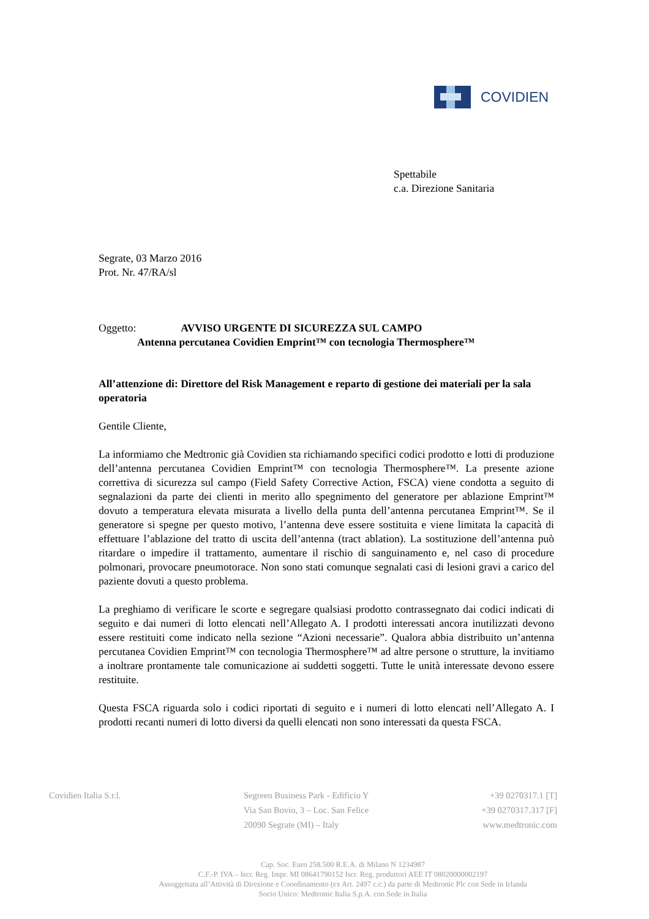COVIDIEN
Spettabile
c.a. Direzione Sanitaria
Segrate, 03 Marzo 2016
Prot. Nr. 47/RA/sl
Oggetto: AVVISO URGENTE DI SICUREZZA SUL CAMPO
Antenna percutanea Covidien Emprint™ con tecnologia Thermosphere™
All’attenzione di: Direttore del Risk Management e reparto di gestione dei materiali per la sala operatoria
Gentile Cliente,
La informiamo che Medtronic già Covidien sta richiamando specifici codici prodotto e lotti di produzione dell’antenna percutanea Covidien Emprint™ con tecnologia Thermosphere™. La presente azione correttiva di sicurezza sul campo (Field Safety Corrective Action, FSCA) viene condotta a seguito di segnalazioni da parte dei clienti in merito allo spegnimento del generatore per ablazione Emprint™ dovuto a temperatura elevata misurata a livello della punta dell’antenna percutanea Emprint™. Se il generatore si spegne per questo motivo, l’antenna deve essere sostituita e viene limitata la capacità di effettuare l’ablazione del tratto di uscita dell’antenna (tract ablation). La sostituzione dell’antenna può ritardare o impedire il trattamento, aumentare il rischio di sanguinamento e, nel caso di procedure polmonari, provocare pneumotorace. Non sono stati comunque segnalati casi di lesioni gravi a carico del paziente dovuti a questo problema.
La preghiamo di verificare le scorte e segregare qualsiasi prodotto contrassegnato dai codici indicati di seguito e dai numeri di lotto elencati nell’Allegato A. I prodotti interessati ancora inutilizzati devono essere restituiti come indicato nella sezione “Azioni necessarie”. Qualora abbia distribuito un’antenna percutanea Covidien Emprint™ con tecnologia Thermosphere™ ad altre persone o strutture, la invitiamo a inoltrare prontamente tale comunicazione ai suddetti soggetti. Tutte le unità interessate devono essere restituite.
Questa FSCA riguarda solo i codici riportati di seguito e i numeri di lotto elencati nell’Allegato A. I prodotti recanti numeri di lotto diversi da quelli elencati non sono interessati da questa FSCA.
Covidien Italia S.r.l. Segreen Business Park - Edificio Y
Via San Bovio, 3 – Loc. San Felice
20090 Segrate (MI) – Italy
+39 0270317.1 [T]
+39 0270317.317 [F]
www.medtronic.com
Cap. Soc. Euro 258.500 R.E.A. di Milano N 1234987
C.F.-P. IVA – Iscr. Reg. Impr. MI 08641790152 Iscr. Reg. produttori AEE IT 08020000002197
Assoggettata all’Attività di Direzione e Coordinamento (ex Art. 2497 c.c.) da parte di Medtronic Plc con Sede in Irlanda
Socio Unico: Medtronic Italia S.p.A. con Sede in Italia